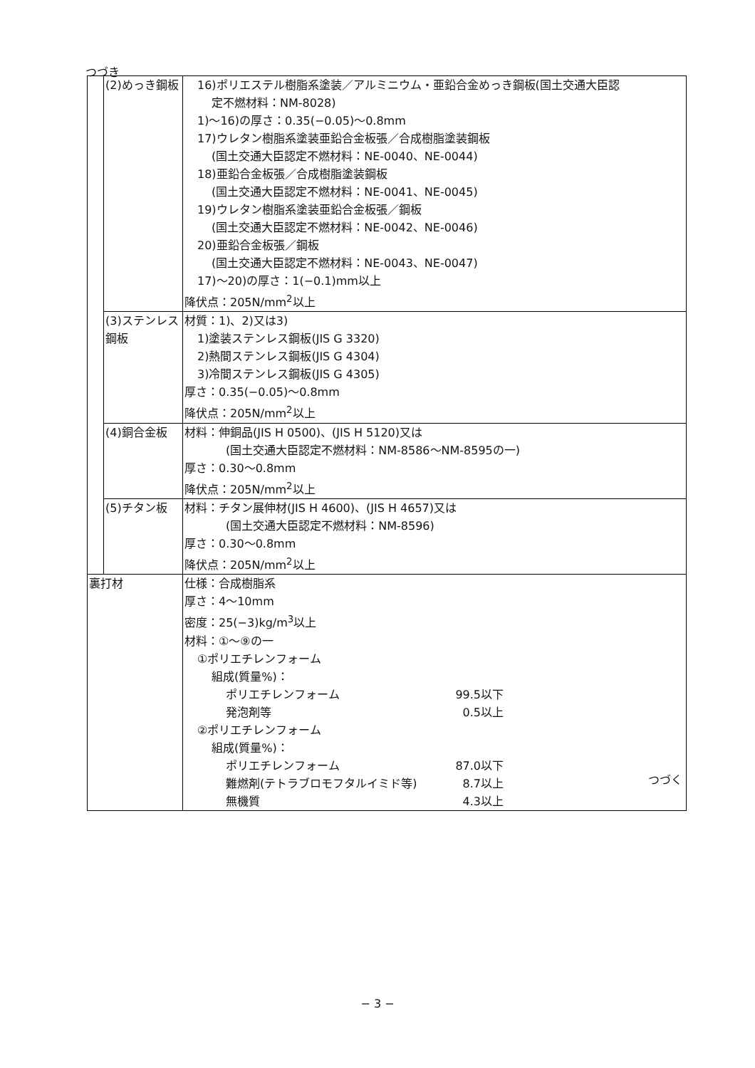つづき
| | (2)めっき鋼板 | 16)ポリエステル樹脂系塗装／アルミニウム・亜鉛合金めっき鋼板(国土交通大臣認 定不燃材料：NM-8028) 1)～16)の厚さ：0.35(−0.05)～0.8mm 17)ウレタン樹脂系塗装亜鉛合金板張／合成樹脂塗装鋼板 (国土交通大臣認定不燃材料：NE-0040、NE-0044) 18)亜鉛合金板張／合成樹脂塗装鋼板 (国土交通大臣認定不燃材料：NE-0041、NE-0045) 19)ウレタン樹脂系塗装亜鉛合金板張／鋼板 (国土交通大臣認定不燃材料：NE-0042、NE-0046) 20)亜鉛合金板張／鋼板 (国土交通大臣認定不燃材料：NE-0043、NE-0047) 17)～20)の厚さ：1(−0.1)mm以上 降伏点：205N/mm<sup>2</sup>以上 |
| | (3)ステンレス鋼板 | 材質：1)、2)又は3) 1)塗装ステンレス鋼板(JIS G 3320) 2)熱間ステンレス鋼板(JIS G 4304) 3)冷間ステンレス鋼板(JIS G 4305) 厚さ：0.35(−0.05)～0.8mm 降伏点：205N/mm<sup>2</sup>以上 |
| | (4)銅合金板 | 材料：伸銅品(JIS H 0500)、(JIS H 5120)又は (国土交通大臣認定不燃材料：NM-8586～NM-8595の一) 厚さ：0.30～0.8mm 降伏点：205N/mm<sup>2</sup>以上 |
| | (5)チタン板 | 材料：チタン展伸材(JIS H 4600)、(JIS H 4657)又は (国土交通大臣認定不燃材料：NM-8596) 厚さ：0.30～0.8mm 降伏点：205N/mm<sup>2</sup>以上 |
| 裏打材 | | 仕様：合成樹脂系 厚さ：4～10mm 密度：25(−3)kg/m<sup>3</sup>以上 材料：①～⑨の一 ①ポリエチレンフォーム 組成(質量%)： ポリエチレンフォーム 99.5以下 発泡剤等 0.5以上 ②ポリエチレンフォーム 組成(質量%)： ポリエチレンフォーム 87.0以下 難燃剤(テトラブロモフタルイミド等) 8.7以上 無機質 4.3以上 |
つづく
− 3 −